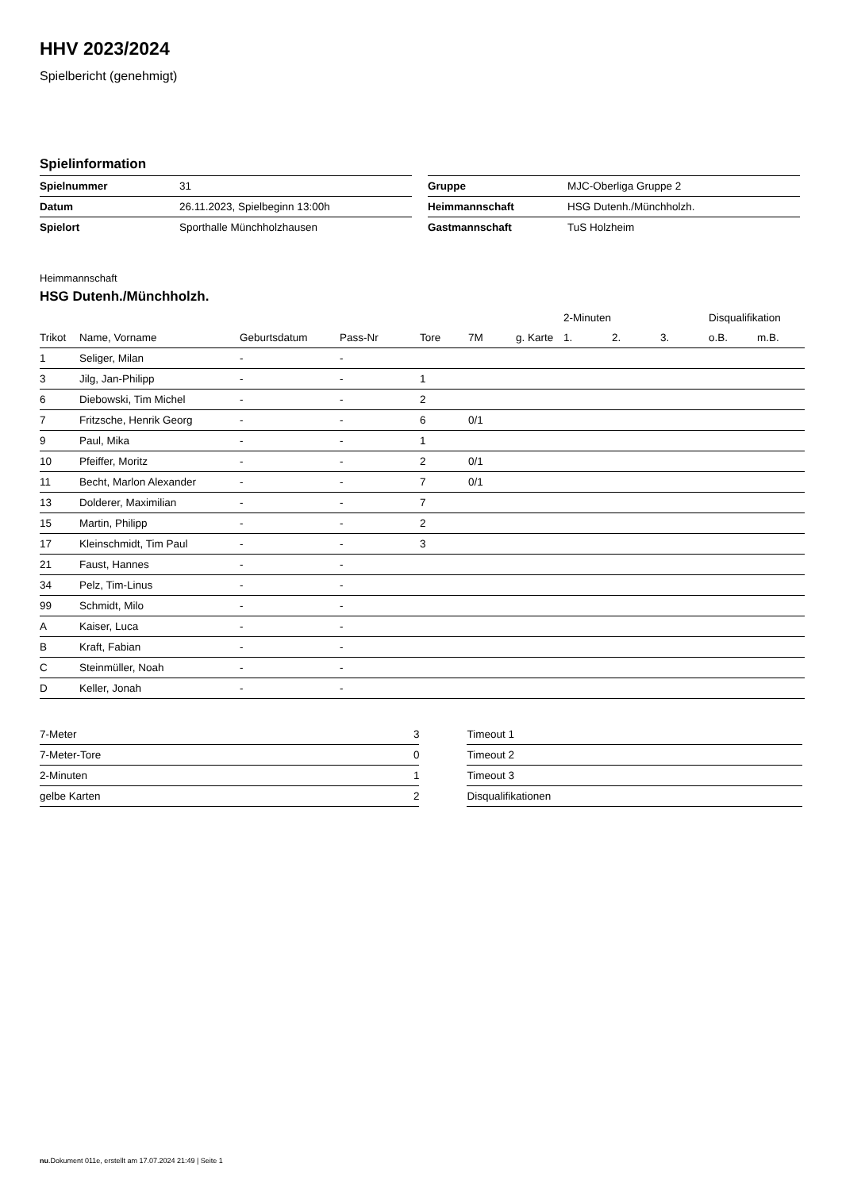HHV 2023/2024
Spielbericht (genehmigt)
Spielinformation
| Spielnummer | 31 |
| Datum | 26.11.2023, Spielbeginn 13:00h |
| Spielort | Sporthalle Münchholzhausen |
| Gruppe | MJC-Oberliga Gruppe 2 |
| Heimmannschaft | HSG Dutenh./Münchholzh. |
| Gastmannschaft | TuS Holzheim |
Heimmannschaft
HSG Dutenh./Münchholzh.
| | | | | | | | 2-Minuten | | | Disqualifikation | |
| --- | --- | --- | --- | --- | --- | --- | --- | --- | --- | --- | --- |
| Trikot | Name, Vorname | Geburtsdatum | Pass-Nr | Tore | 7M | g. Karte | 1. | 2. | 3. | o.B. | m.B. |
| 1 | Seliger, Milan | - | - | | | | | | | | |
| 3 | Jilg, Jan-Philipp | - | - | 1 | | | | | | | |
| 6 | Diebowski, Tim Michel | - | - | 2 | | | | | | | |
| 7 | Fritzsche, Henrik Georg | - | - | 6 | 0/1 | | | | | | |
| 9 | Paul, Mika | - | - | 1 | | | | | | | |
| 10 | Pfeiffer, Moritz | - | - | 2 | 0/1 | | | | | | |
| 11 | Becht, Marlon Alexander | - | - | 7 | 0/1 | | | | | | |
| 13 | Dolderer, Maximilian | - | - | 7 | | | | | | | |
| 15 | Martin, Philipp | - | - | 2 | | | | | | | |
| 17 | Kleinschmidt, Tim Paul | - | - | 3 | | | | | | | |
| 21 | Faust, Hannes | - | - | | | | | | | | |
| 34 | Pelz, Tim-Linus | - | - | | | | | | | | |
| 99 | Schmidt, Milo | - | - | | | | | | | | |
| A | Kaiser, Luca | - | - | | | | | | | | |
| B | Kraft, Fabian | - | - | | | | | | | | |
| C | Steinmüller, Noah | - | - | | | | | | | | |
| D | Keller, Jonah | - | - | | | | | | | | |
| 7-Meter | 3 |
| 7-Meter-Tore | 0 |
| 2-Minuten | 1 |
| gelbe Karten | 2 |
| Timeout 1 |
| Timeout 2 |
| Timeout 3 |
| Disqualifikationen |
nu.Dokument 011e, erstellt am 17.07.2024 21:49 | Seite 1